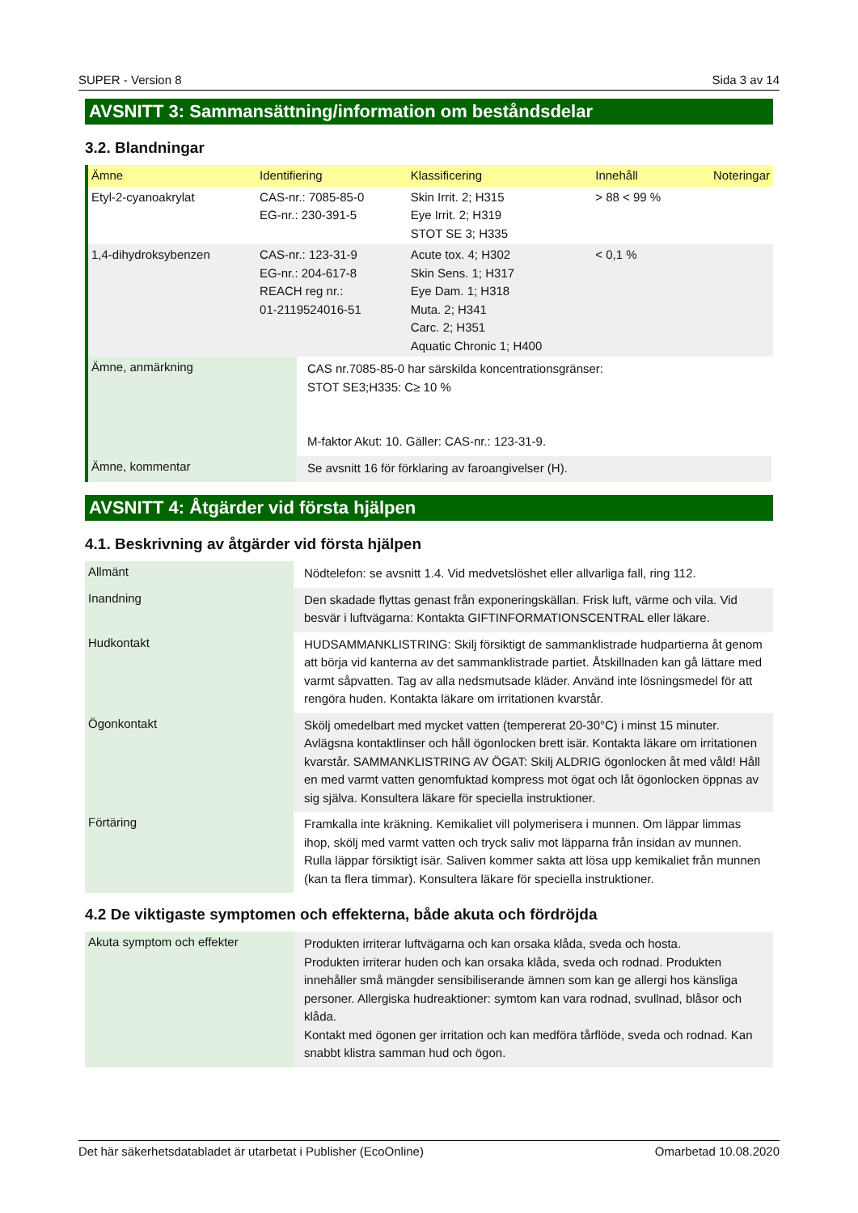SUPER - Version 8 Sida 3 av 14
AVSNITT 3: Sammansättning/information om beståndsdelar
3.2. Blandningar
| Ämne | Identifiering | Klassificering | Innehåll | Noteringar |
| --- | --- | --- | --- | --- |
| Etyl-2-cyanoakrylat | CAS-nr.: 7085-85-0 EG-nr.: 230-391-5 | Skin Irrit. 2; H315 Eye Irrit. 2; H319 STOT SE 3; H335 | > 88 < 99 % | |
| 1,4-dihydroksybenzen | CAS-nr.: 123-31-9 EG-nr.: 204-617-8 REACH reg nr.: 01-2119524016-51 | Acute tox. 4; H302 Skin Sens. 1; H317 Eye Dam. 1; H318 Muta. 2; H341 Carc. 2; H351 Aquatic Chronic 1; H400 | < 0,1 % | |
| Ämne, anmärkning | CAS nr.7085-85-0 har särskilda koncentrationsgränser: STOT SE3;H335: C≥ 10 % M-faktor Akut: 10. Gäller: CAS-nr.: 123-31-9. |
| Ämne, kommentar | Se avsnitt 16 för förklaring av faroangivelser (H). |
AVSNITT 4: Åtgärder vid första hjälpen
4.1. Beskrivning av åtgärder vid första hjälpen
| Allmänt | Nödtelefon: se avsnitt 1.4. Vid medvetslöshet eller allvarliga fall, ring 112. |
| Inandning | Den skadade flyttas genast från exponeringskällan. Frisk luft, värme och vila. Vid besvär i luftvägarna: Kontakta GIFTINFORMATIONSCENTRAL eller läkare. |
| Hudkontakt | HUDSAMMANKLISTRING: Skilj försiktigt de sammanklistrade hudpartierna åt genom att börja vid kanterna av det sammanklistrade partiet. Åtskillnaden kan gå lättare med varmt såpvatten. Tag av alla nedsmutsade kläder. Använd inte lösningsmedel för att rengöra huden. Kontakta läkare om irritationen kvarstår. |
| Ögonkontakt | Skölj omedelbart med mycket vatten (tempererat 20-30°C) i minst 15 minuter. Avlägsna kontaktlinser och håll ögonlocken brett isär. Kontakta läkare om irritationen kvarstår. SAMMANKLISTRING AV ÖGAT: Skilj ALDRIG ögonlocken åt med våld! Håll en med varmt vatten genomfuktad kompress mot ögat och låt ögonlocken öppnas av sig själva. Konsultera läkare för speciella instruktioner. |
| Förtäring | Framkalla inte kräkning. Kemikaliet vill polymerisera i munnen. Om läppar limmas ihop, skölj med varmt vatten och tryck saliv mot läpparna från insidan av munnen. Rulla läppar försiktigt isär. Saliven kommer sakta att lösa upp kemikaliet från munnen (kan ta flera timmar). Konsultera läkare för speciella instruktioner. |
4.2 De viktigaste symptomen och effekterna, både akuta och fördröjda
| Akuta symptom och effekter | Produkten irriterar luftvägarna och kan orsaka klåda, sveda och hosta. Produkten irriterar huden och kan orsaka klåda, sveda och rodnad. Produkten innehåller små mängder sensibiliserande ämnen som kan ge allergi hos känsliga personer. Allergiska hudreaktioner: symtom kan vara rodnad, svullnad, blåsor och klåda. Kontakt med ögonen ger irritation och kan medföra tårflöde, sveda och rodnad. Kan snabbt klistra samman hud och ögon. |
Det här säkerhetsdatabladet är utarbetat i Publisher (EcoOnline) Omarbetad 10.08.2020